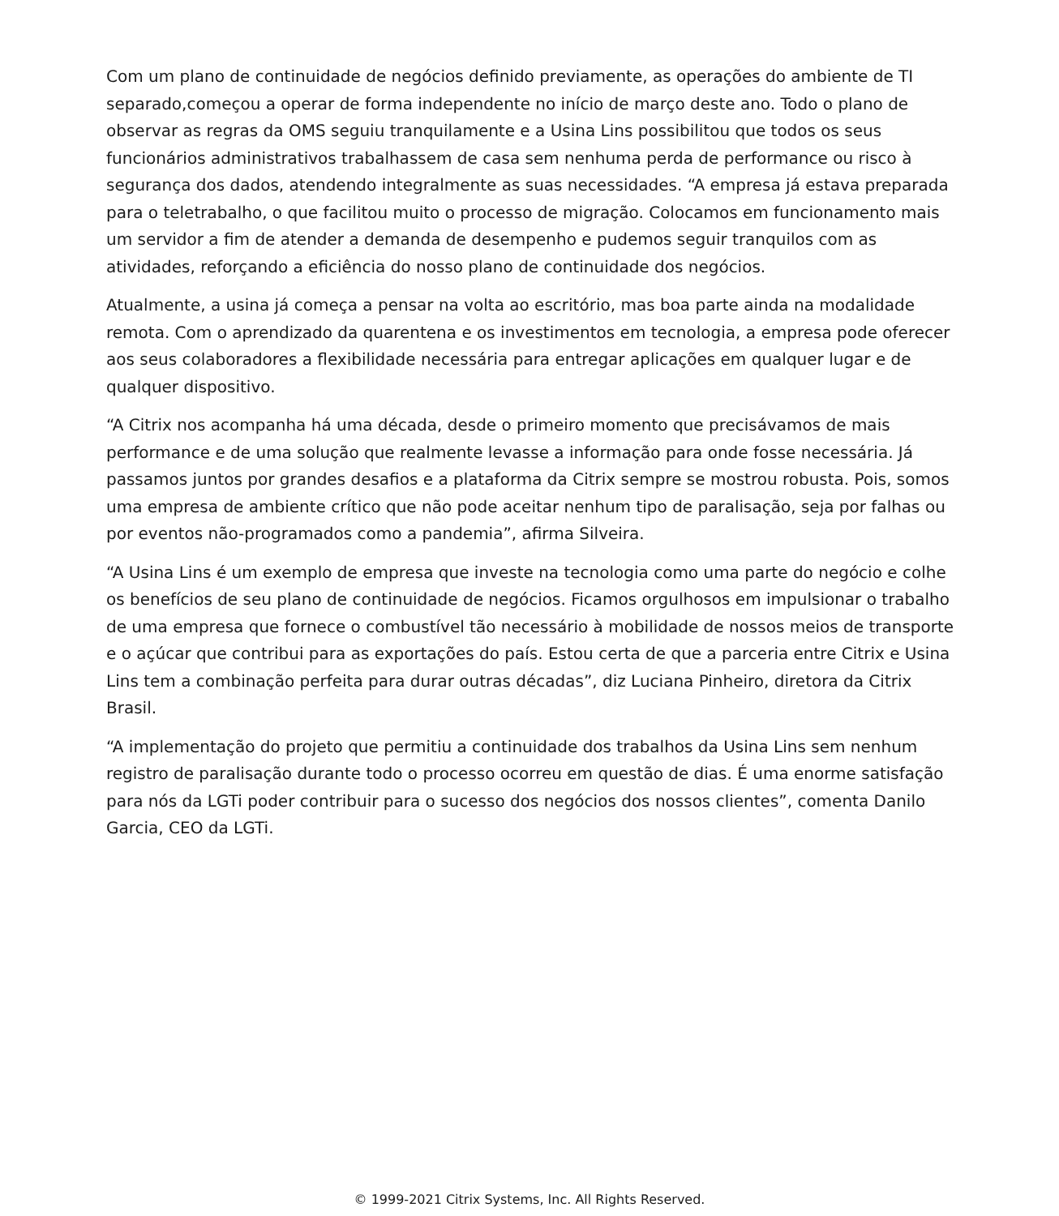Com um plano de continuidade de negócios definido previamente, as operações do ambiente de TI separado,começou a operar de forma independente no início de março deste ano. Todo o plano de observar as regras da OMS seguiu tranquilamente e a Usina Lins possibilitou que todos os seus funcionários administrativos trabalhassem de casa sem nenhuma perda de performance ou risco à segurança dos dados, atendendo integralmente as suas necessidades. “A empresa já estava preparada para o teletrabalho, o que facilitou muito o processo de migração. Colocamos em funcionamento mais um servidor a fim de atender a demanda de desempenho e pudemos seguir tranquilos com as atividades, reforçando a eficiência do nosso plano de continuidade dos negócios.
Atualmente, a usina já começa a pensar na volta ao escritório, mas boa parte ainda na modalidade remota. Com o aprendizado da quarentena e os investimentos em tecnologia, a empresa pode oferecer aos seus colaboradores a flexibilidade necessária para entregar aplicações em qualquer lugar e de qualquer dispositivo.
“A Citrix nos acompanha há uma década, desde o primeiro momento que precisávamos de mais performance e de uma solução que realmente levasse a informação para onde fosse necessária. Já passamos juntos por grandes desafios e a plataforma da Citrix sempre se mostrou robusta. Pois, somos uma empresa de ambiente crítico que não pode aceitar nenhum tipo de paralisação, seja por falhas ou por eventos não-programados como a pandemia”, afirma Silveira.
“A Usina Lins é um exemplo de empresa que investe na tecnologia como uma parte do negócio e colhe os benefícios de seu plano de continuidade de negócios. Ficamos orgulhosos em impulsionar o trabalho de uma empresa que fornece o combustível tão necessário à mobilidade de nossos meios de transporte e o açúcar que contribui para as exportações do país. Estou certa de que a parceria entre Citrix e Usina Lins tem a combinação perfeita para durar outras décadas”, diz Luciana Pinheiro, diretora da Citrix Brasil.
“A implementação do projeto que permitiu a continuidade dos trabalhos da Usina Lins sem nenhum registro de paralisação durante todo o processo ocorreu em questão de dias. É uma enorme satisfação para nós da LGTi poder contribuir para o sucesso dos negócios dos nossos clientes”, comenta Danilo Garcia, CEO da LGTi.
© 1999-2021 Citrix Systems, Inc. All Rights Reserved.